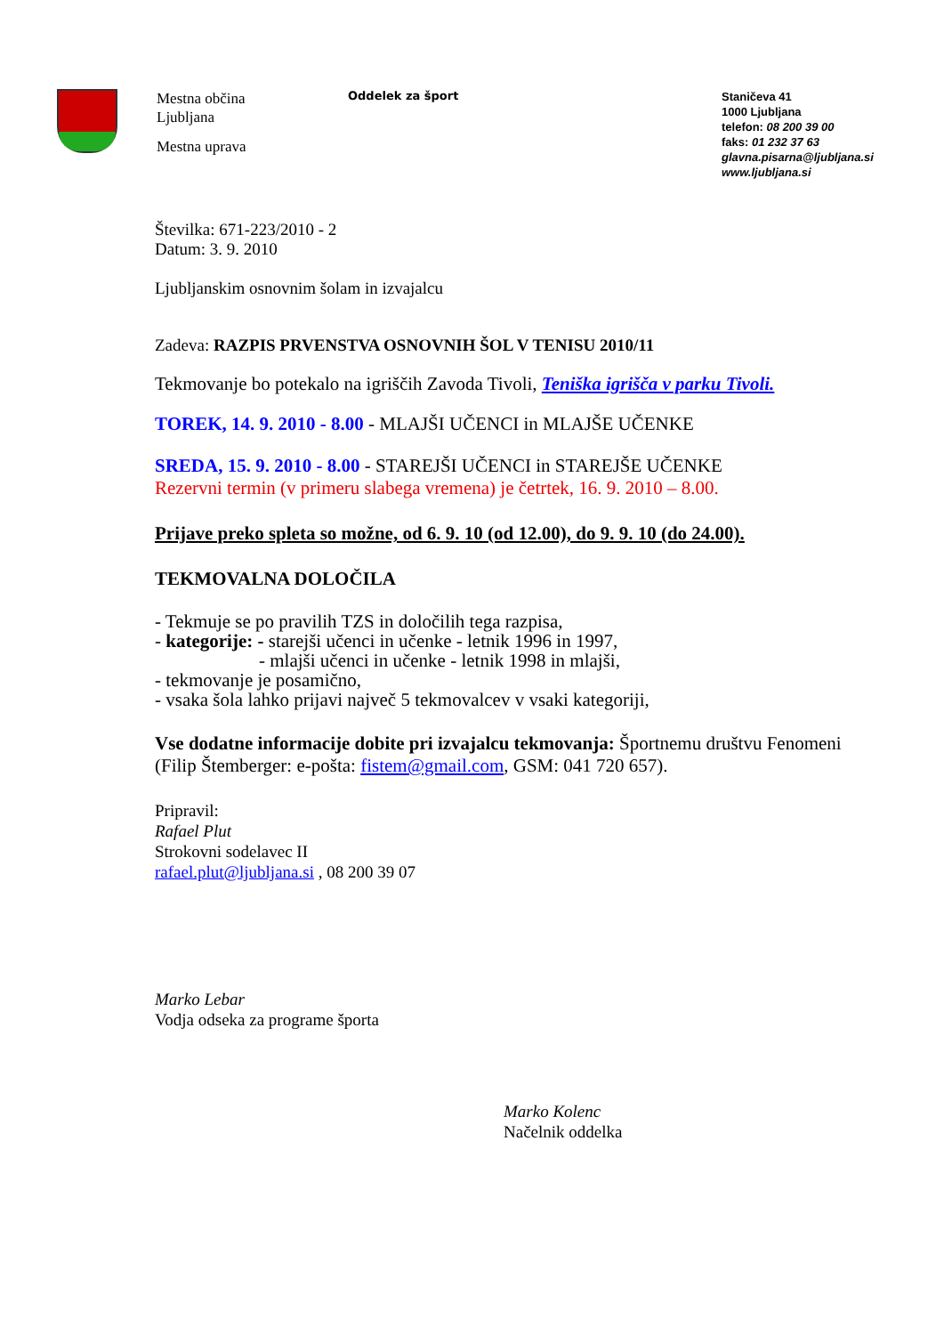Mestna občina
Ljubljana
Mestna uprava
Oddelek za šport
Staničeva 41
1000 Ljubljana
telefon: 08 200 39 00
faks: 01 232 37 63
glavna.pisarna@ljubljana.si
www.ljubljana.si
Številka: 671-223/2010 - 2
Datum: 3. 9. 2010
Ljubljanskim osnovnim šolam in izvajalcu
Zadeva: RAZPIS PRVENSTVA OSNOVNIH ŠOL V TENISU 2010/11
Tekmovanje bo potekalo na igriščih Zavoda Tivoli, Teniška igrišča v parku Tivoli.
TOREK, 14. 9. 2010 - 8.00 - MLAJŠI UČENCI in MLAJŠE UČENKE
SREDA, 15. 9. 2010 - 8.00 - STAREJŠI UČENCI in STAREJŠE UČENKE
Rezervni termin (v primeru slabega vremena) je četrtek, 16. 9. 2010 – 8.00.
Prijave preko spleta so možne, od 6. 9. 10 (od 12.00), do 9. 9. 10 (do 24.00).
TEKMOVALNA DOLOČILA
- Tekmuje se po pravilih TZS in določilih tega razpisa,
- kategorije: - starejši učenci in učenke - letnik 1996 in 1997,
- mlajši učenci in učenke - letnik 1998 in mlajši,
- tekmovanje je posamično,
- vsaka šola lahko prijavi največ 5 tekmovalcev v vsaki kategoriji,
Vse dodatne informacije dobite pri izvajalcu tekmovanja: Športnemu društvu Fenomeni (Filip Štemberger: e-pošta: fistem@gmail.com, GSM: 041 720 657).
Pripravil:
Rafael Plut
Strokovni sodelavec II
rafael.plut@ljubljana.si , 08 200 39 07
Marko Lebar
Vodja odseka za programe športa
Marko Kolenc
Načelnik oddelka